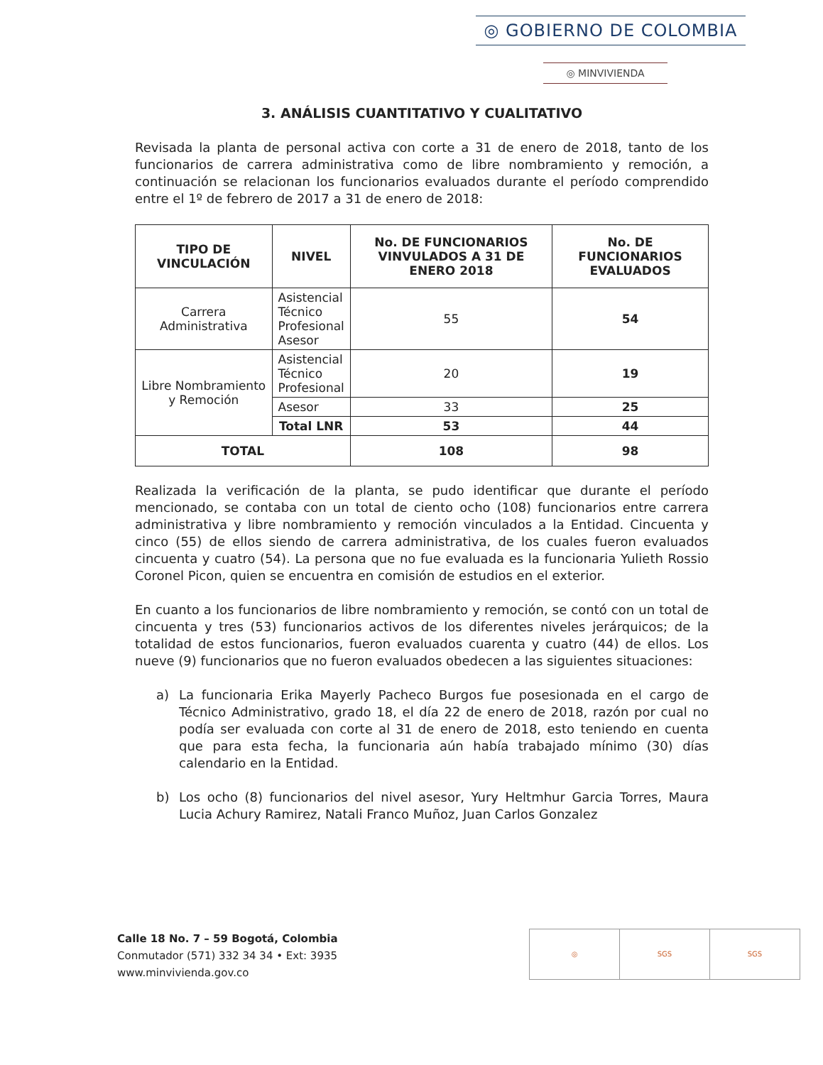◎ GOBIERNO DE COLOMBIA
◎ MINVIVIENDA
3. ANÁLISIS CUANTITATIVO Y CUALITATIVO
Revisada la planta de personal activa con corte a 31 de enero de 2018, tanto de los funcionarios de carrera administrativa como de libre nombramiento y remoción, a continuación se relacionan los funcionarios evaluados durante el período comprendido entre el 1º de febrero de 2017 a 31 de enero de 2018:
| TIPO DE VINCULACIÓN | NIVEL | No. DE FUNCIONARIOS VINVULADOS A 31 DE ENERO 2018 | No. DE FUNCIONARIOS EVALUADOS |
| --- | --- | --- | --- |
| Carrera Administrativa | Asistencial Técnico Profesional Asesor | 55 | 54 |
| Libre Nombramiento y Remoción | Asistencial Técnico Profesional | 20 | 19 |
| | Asesor | 33 | 25 |
| | Total LNR | 53 | 44 |
| TOTAL | | 108 | 98 |
Realizada la verificación de la planta, se pudo identificar que durante el período mencionado, se contaba con un total de ciento ocho (108) funcionarios entre carrera administrativa y libre nombramiento y remoción vinculados a la Entidad. Cincuenta y cinco (55) de ellos siendo de carrera administrativa, de los cuales fueron evaluados cincuenta y cuatro (54). La persona que no fue evaluada es la funcionaria Yulieth Rossio Coronel Picon, quien se encuentra en comisión de estudios en el exterior.
En cuanto a los funcionarios de libre nombramiento y remoción, se contó con un total de cincuenta y tres (53) funcionarios activos de los diferentes niveles jerárquicos; de la totalidad de estos funcionarios, fueron evaluados cuarenta y cuatro (44) de ellos. Los nueve (9) funcionarios que no fueron evaluados obedecen a las siguientes situaciones:
a) La funcionaria Erika Mayerly Pacheco Burgos fue posesionada en el cargo de Técnico Administrativo, grado 18, el día 22 de enero de 2018, razón por cual no podía ser evaluada con corte al 31 de enero de 2018, esto teniendo en cuenta que para esta fecha, la funcionaria aún había trabajado mínimo (30) días calendario en la Entidad.
b) Los ocho (8) funcionarios del nivel asesor, Yury Heltmhur Garcia Torres, Maura Lucia Achury Ramirez, Natali Franco Muñoz, Juan Carlos Gonzalez
Calle 18 No. 7 – 59 Bogotá, Colombia
Conmutador (571) 332 34 34 • Ext: 3935
www.minvivienda.gov.co
◎ SGS SGS